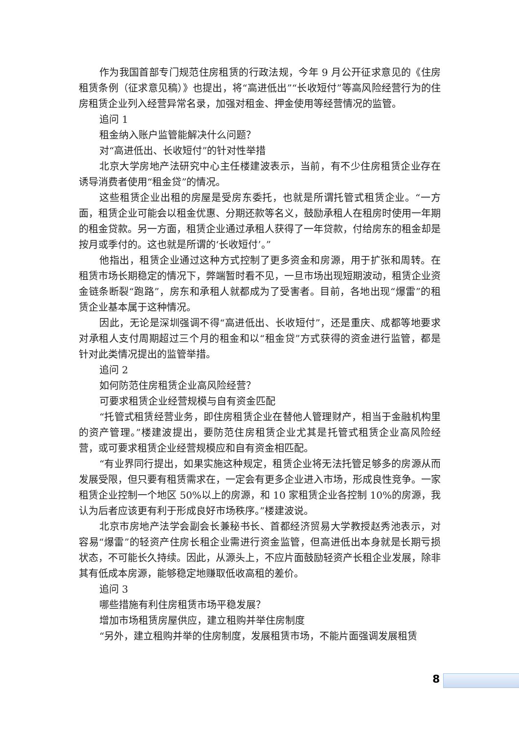作为我国首部专门规范住房租赁的行政法规，今年 9 月公开征求意见的《住房租赁条例（征求意见稿）》也提出，将“高进低出”“长收短付”等高风险经营行为的住房租赁企业列入经营异常名录，加强对租金、押金使用等经营情况的监管。
追问 1
租金纳入账户监管能解决什么问题？
对“高进低出、长收短付”的针对性举措
北京大学房地产法研究中心主任楼建波表示，当前，有不少住房租赁企业存在诱导消费者使用“租金贷”的情况。
这些租赁企业出租的房屋是受房东委托，也就是所谓托管式租赁企业。“一方面，租赁企业可能会以租金优惠、分期还款等名义，鼓励承租人在租房时使用一年期的租金贷款。另一方面，租赁企业通过承租人获得了一年贷款，付给房东的租金却是按月或季付的。这也就是所谓的‘长收短付’。”
他指出，租赁企业通过这种方式控制了更多资金和房源，用于扩张和周转。在租赁市场长期稳定的情况下，弊端暂时看不见，一旦市场出现短期波动，租赁企业资金链条断裂“跑路”，房东和承租人就都成为了受害者。目前，各地出现“爆雷”的租赁企业基本属于这种情况。
因此，无论是深圳强调不得“高进低出、长收短付”，还是重庆、成都等地要求对承租人支付周期超过三个月的租金和以“租金贷”方式获得的资金进行监管，都是针对此类情况提出的监管举措。
追问 2
如何防范住房租赁企业高风险经营？
可要求租赁企业经营规模与自有资金匹配
“托管式租赁经营业务，即住房租赁企业在替他人管理财产，相当于金融机构里的资产管理。”楼建波提出，要防范住房租赁企业尤其是托管式租赁企业高风险经营，或可要求租赁企业经营规模应和自有资金相匹配。
“有业界同行提出，如果实施这种规定，租赁企业将无法托管足够多的房源从而发展受限，但只要有租赁需求在，一定会有更多企业进入市场，形成良性竞争。一家租赁企业控制一个地区 50%以上的房源，和 10 家租赁企业各控制 10%的房源，我认为后者应该更有利于形成良好市场秩序。”楼建波说。
北京市房地产法学会副会长兼秘书长、首都经济贸易大学教授赵秀池表示，对容易“爆雷”的轻资产住房长租企业需进行资金监管，但高进低出本身就是长期亏损状态，不可能长久持续。因此，从源头上，不应片面鼓励轻资产长租企业发展，除非其有低成本房源，能够稳定地赚取低收高租的差价。
追问 3
哪些措施有利住房租赁市场平稳发展？
增加市场租赁房屋供应，建立租购并举住房制度
“另外，建立租购并举的住房制度，发展租赁市场，不能片面强调发展租赁
8